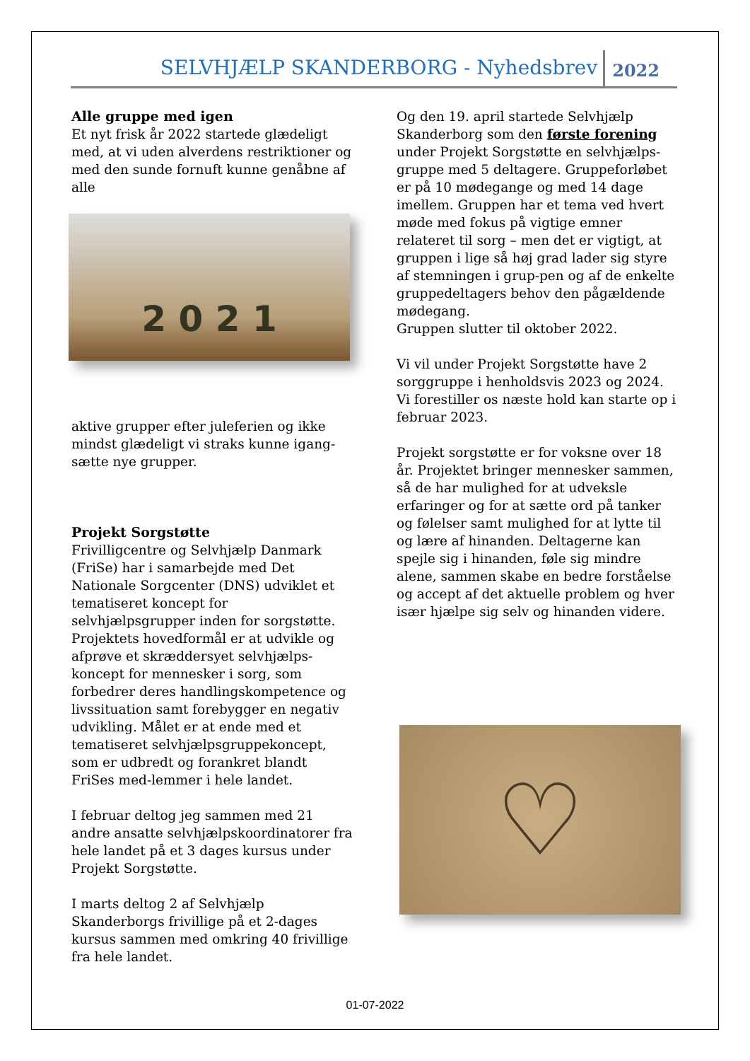SELVHJÆLP SKANDERBORG - Nyhedsbrev 2022
Alle gruppe med igen
Et nyt frisk år 2022 startede glædeligt med, at vi uden alverdens restriktioner og med den sunde fornuft kunne genåbne af alle
2 0 2 1
aktive grupper efter juleferien og ikke mindst glædeligt vi straks kunne igang-sætte nye grupper.
Projekt Sorgstøtte
Frivilligcentre og Selvhjælp Danmark (FriSe) har i samarbejde med Det Nationale Sorgcenter (DNS) udviklet et tematiseret koncept for selvhjælpsgrupper inden for sorgstøtte.
Projektets hovedformål er at udvikle og afprøve et skræddersyet selvhjælps-koncept for mennesker i sorg, som forbedrer deres handlingskompetence og livssituation samt forebygger en negativ udvikling. Målet er at ende med et tematiseret selvhjælpsgruppekoncept, som er udbredt og forankret blandt FriSes med-lemmer i hele landet.
I februar deltog jeg sammen med 21 andre ansatte selvhjælpskoordinatorer fra hele landet på et 3 dages kursus under Projekt Sorgstøtte.
I marts deltog 2 af Selvhjælp Skanderborgs frivillige på et 2-dages kursus sammen med omkring 40 frivillige fra hele landet.
Og den 19. april startede Selvhjælp Skanderborg som den første forening under Projekt Sorgstøtte en selvhjælps-gruppe med 5 deltagere. Gruppeforløbet er på 10 mødegange og med 14 dage imellem. Gruppen har et tema ved hvert møde med fokus på vigtige emner relateret til sorg – men det er vigtigt, at gruppen i lige så høj grad lader sig styre af stemningen i grup-pen og af de enkelte gruppedeltagers behov den pågældende mødegang.
Gruppen slutter til oktober 2022.
Vi vil under Projekt Sorgstøtte have 2 sorggruppe i henholdsvis 2023 og 2024.
Vi forestiller os næste hold kan starte op i februar 2023.
Projekt sorgstøtte er for voksne over 18 år. Projektet bringer mennesker sammen, så de har mulighed for at udveksle erfaringer og for at sætte ord på tanker og følelser samt mulighed for at lytte til og lære af hinanden. Deltagerne kan spejle sig i hinanden, føle sig mindre alene, sammen skabe en bedre forståelse og accept af det aktuelle problem og hver især hjælpe sig selv og hinanden videre.
♡
01-07-2022